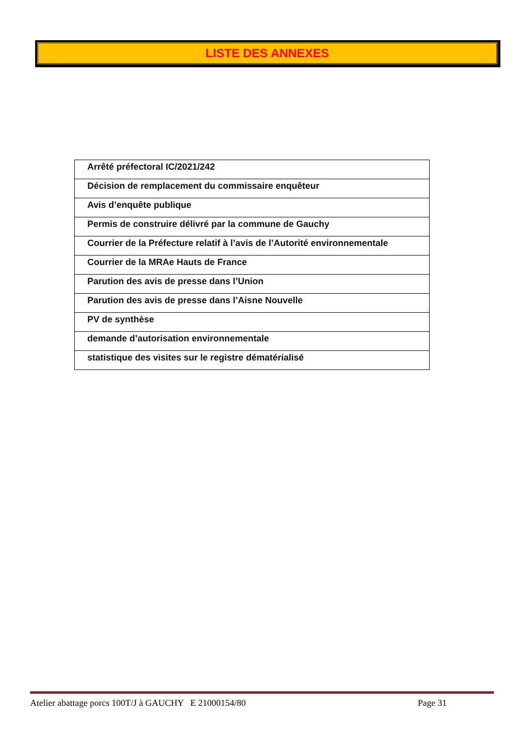LISTE DES ANNEXES
| Arrêté préfectoral IC/2021/242 |
| Décision de remplacement du commissaire enquêteur |
| Avis d’enquête publique |
| Permis de construire délivré par la commune de Gauchy |
| Courrier de la Préfecture relatif à l’avis de l’Autorité environnementale |
| Courrier de la MRAe Hauts de France |
| Parution des avis de presse dans l’Union |
| Parution des avis de presse dans l’Aisne Nouvelle |
| PV de synthèse |
| demande d’autorisation environnementale |
| statistique des visites sur le registre dématérialisé |
Atelier abattage porcs 100T/J à GAUCHY E 21000154/80 Page 31